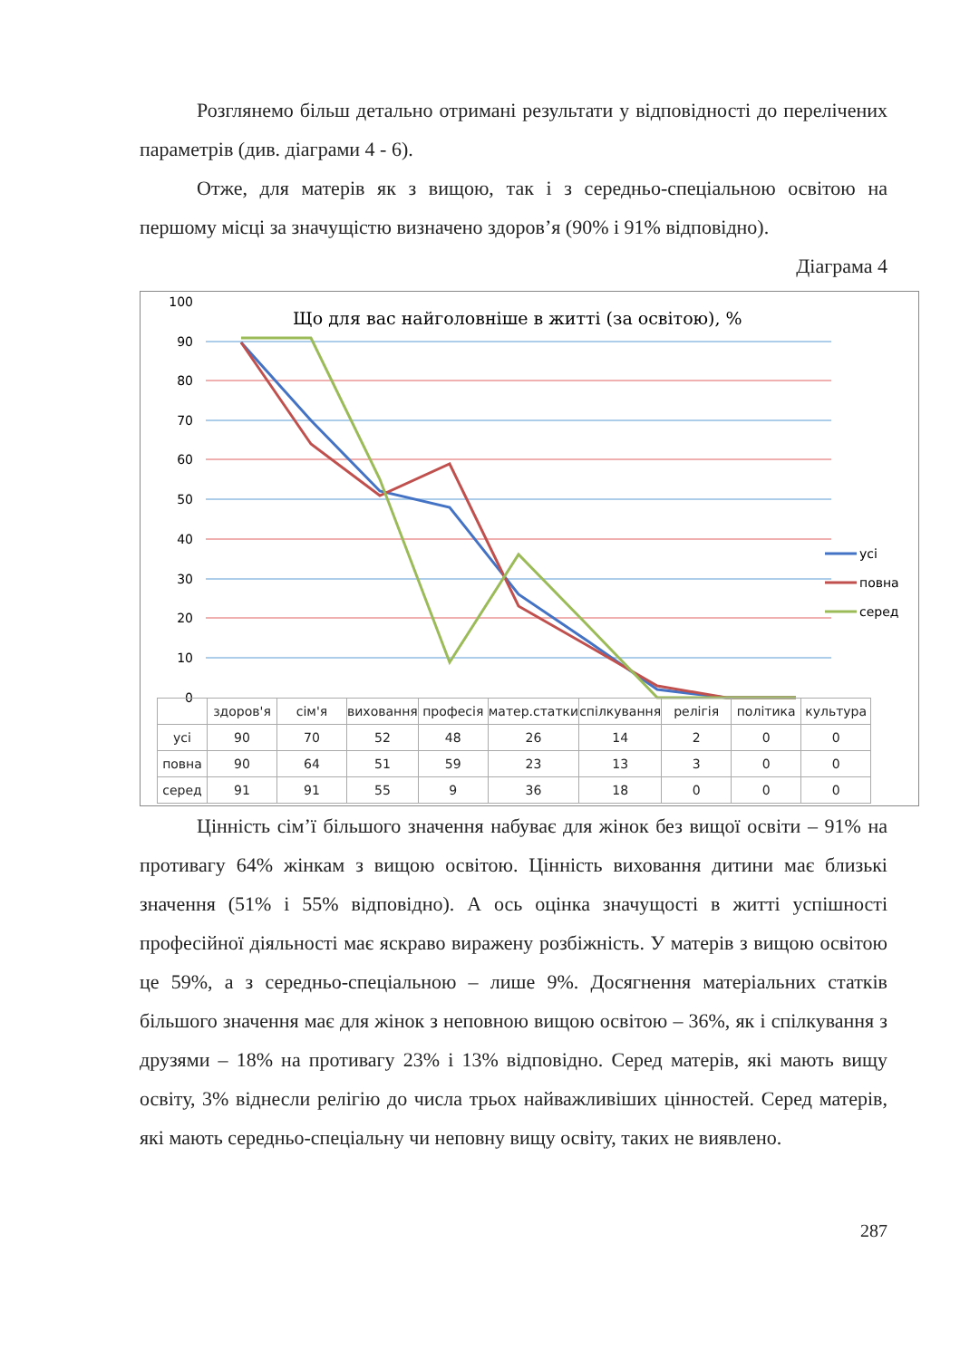Розглянемо більш детально отримані результати у відповідності до перелічених параметрів (див. діаграми 4 - 6).
Отже, для матерів як з вищою, так і з середньо-спеціальною освітою на першому місці за значущістю визначено здоров’я (90% і 91% відповідно).
Діаграма 4
100
90
80
70
60
50
40
30
20
10
0
Що для вас найголовніше в житті (за освітою), %
усі
повна
серед
| | здоров'я | сім'я | виховання | професія | матер.статки | спілкування | релігія | політика | культура |
| --- | --- | --- | --- | --- | --- | --- | --- | --- | --- |
| усі | 90 | 70 | 52 | 48 | 26 | 14 | 2 | 0 | 0 |
| повна | 90 | 64 | 51 | 59 | 23 | 13 | 3 | 0 | 0 |
| серед | 91 | 91 | 55 | 9 | 36 | 18 | 0 | 0 | 0 |
Цінність сім’ї більшого значення набуває для жінок без вищої освіти – 91% на противагу 64% жінкам з вищою освітою. Цінність виховання дитини має близькі значення (51% і 55% відповідно). А ось оцінка значущості в житті успішності професійної діяльності має яскраво виражену розбіжність. У матерів з вищою освітою це 59%, а з середньо-спеціальною – лише 9%. Досягнення матеріальних статків більшого значення має для жінок з неповною вищою освітою – 36%, як і спілкування з друзями – 18% на противагу 23% і 13% відповідно. Серед матерів, які мають вищу освіту, 3% віднесли релігію до числа трьох найважливіших цінностей. Серед матерів, які мають середньо-спеціальну чи неповну вищу освіту, таких не виявлено.
287